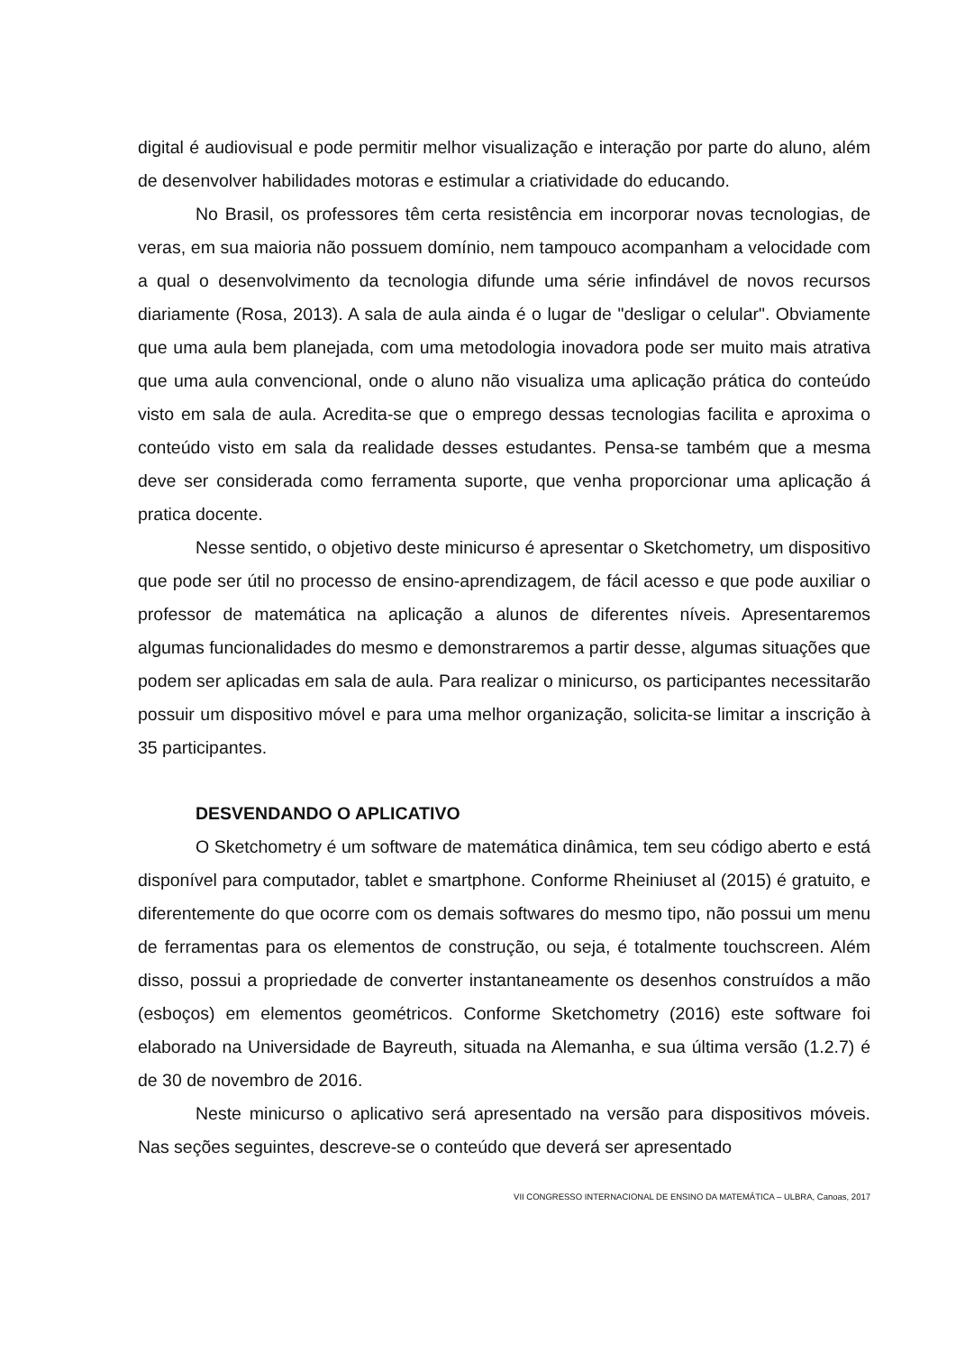digital é audiovisual e pode permitir melhor visualização e interação por parte do aluno, além de desenvolver habilidades motoras e estimular a criatividade do educando.
No Brasil, os professores têm certa resistência em incorporar novas tecnologias, de veras, em sua maioria não possuem domínio, nem tampouco acompanham a velocidade com a qual o desenvolvimento da tecnologia difunde uma série infindável de novos recursos diariamente (Rosa, 2013). A sala de aula ainda é o lugar de "desligar o celular". Obviamente que uma aula bem planejada, com uma metodologia inovadora pode ser muito mais atrativa que uma aula convencional, onde o aluno não visualiza uma aplicação prática do conteúdo visto em sala de aula. Acredita-se que o emprego dessas tecnologias facilita e aproxima o conteúdo visto em sala da realidade desses estudantes. Pensa-se também que a mesma deve ser considerada como ferramenta suporte, que venha proporcionar uma aplicação á pratica docente.
Nesse sentido, o objetivo deste minicurso é apresentar o Sketchometry, um dispositivo que pode ser útil no processo de ensino-aprendizagem, de fácil acesso e que pode auxiliar o professor de matemática na aplicação a alunos de diferentes níveis. Apresentaremos algumas funcionalidades do mesmo e demonstraremos a partir desse, algumas situações que podem ser aplicadas em sala de aula. Para realizar o minicurso, os participantes necessitarão possuir um dispositivo móvel e para uma melhor organização, solicita-se limitar a inscrição à 35 participantes.
DESVENDANDO O APLICATIVO
O Sketchometry é um software de matemática dinâmica, tem seu código aberto e está disponível para computador, tablet e smartphone. Conforme Rheiniuset al (2015) é gratuito, e diferentemente do que ocorre com os demais softwares do mesmo tipo, não possui um menu de ferramentas para os elementos de construção, ou seja, é totalmente touchscreen. Além disso, possui a propriedade de converter instantaneamente os desenhos construídos a mão (esboços) em elementos geométricos. Conforme Sketchometry (2016) este software foi elaborado na Universidade de Bayreuth, situada na Alemanha, e sua última versão (1.2.7) é de 30 de novembro de 2016.
Neste minicurso o aplicativo será apresentado na versão para dispositivos móveis. Nas seções seguintes, descreve-se o conteúdo que deverá ser apresentado
VII CONGRESSO INTERNACIONAL DE ENSINO DA MATEMÁTICA – ULBRA, Canoas, 2017